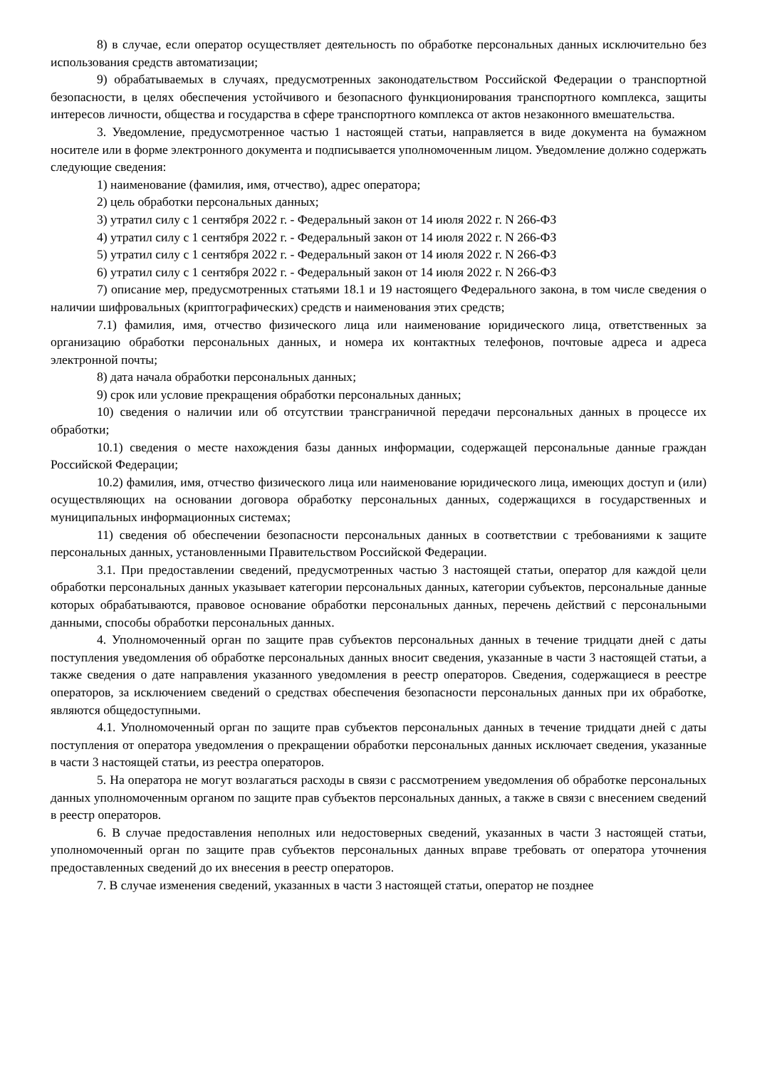8) в случае, если оператор осуществляет деятельность по обработке персональных данных исключительно без использования средств автоматизации;
9) обрабатываемых в случаях, предусмотренных законодательством Российской Федерации о транспортной безопасности, в целях обеспечения устойчивого и безопасного функционирования транспортного комплекса, защиты интересов личности, общества и государства в сфере транспортного комплекса от актов незаконного вмешательства.
3. Уведомление, предусмотренное частью 1 настоящей статьи, направляется в виде документа на бумажном носителе или в форме электронного документа и подписывается уполномоченным лицом. Уведомление должно содержать следующие сведения:
1) наименование (фамилия, имя, отчество), адрес оператора;
2) цель обработки персональных данных;
3) утратил силу с 1 сентября 2022 г. - Федеральный закон от 14 июля 2022 г. N 266-ФЗ
4) утратил силу с 1 сентября 2022 г. - Федеральный закон от 14 июля 2022 г. N 266-ФЗ
5) утратил силу с 1 сентября 2022 г. - Федеральный закон от 14 июля 2022 г. N 266-ФЗ
6) утратил силу с 1 сентября 2022 г. - Федеральный закон от 14 июля 2022 г. N 266-ФЗ
7) описание мер, предусмотренных статьями 18.1 и 19 настоящего Федерального закона, в том числе сведения о наличии шифровальных (криптографических) средств и наименования этих средств;
7.1) фамилия, имя, отчество физического лица или наименование юридического лица, ответственных за организацию обработки персональных данных, и номера их контактных телефонов, почтовые адреса и адреса электронной почты;
8) дата начала обработки персональных данных;
9) срок или условие прекращения обработки персональных данных;
10) сведения о наличии или об отсутствии трансграничной передачи персональных данных в процессе их обработки;
10.1) сведения о месте нахождения базы данных информации, содержащей персональные данные граждан Российской Федерации;
10.2) фамилия, имя, отчество физического лица или наименование юридического лица, имеющих доступ и (или) осуществляющих на основании договора обработку персональных данных, содержащихся в государственных и муниципальных информационных системах;
11) сведения об обеспечении безопасности персональных данных в соответствии с требованиями к защите персональных данных, установленными Правительством Российской Федерации.
3.1. При предоставлении сведений, предусмотренных частью 3 настоящей статьи, оператор для каждой цели обработки персональных данных указывает категории персональных данных, категории субъектов, персональные данные которых обрабатываются, правовое основание обработки персональных данных, перечень действий с персональными данными, способы обработки персональных данных.
4. Уполномоченный орган по защите прав субъектов персональных данных в течение тридцати дней с даты поступления уведомления об обработке персональных данных вносит сведения, указанные в части 3 настоящей статьи, а также сведения о дате направления указанного уведомления в реестр операторов. Сведения, содержащиеся в реестре операторов, за исключением сведений о средствах обеспечения безопасности персональных данных при их обработке, являются общедоступными.
4.1. Уполномоченный орган по защите прав субъектов персональных данных в течение тридцати дней с даты поступления от оператора уведомления о прекращении обработки персональных данных исключает сведения, указанные в части 3 настоящей статьи, из реестра операторов.
5. На оператора не могут возлагаться расходы в связи с рассмотрением уведомления об обработке персональных данных уполномоченным органом по защите прав субъектов персональных данных, а также в связи с внесением сведений в реестр операторов.
6. В случае предоставления неполных или недостоверных сведений, указанных в части 3 настоящей статьи, уполномоченный орган по защите прав субъектов персональных данных вправе требовать от оператора уточнения предоставленных сведений до их внесения в реестр операторов.
7. В случае изменения сведений, указанных в части 3 настоящей статьи, оператор не позднее